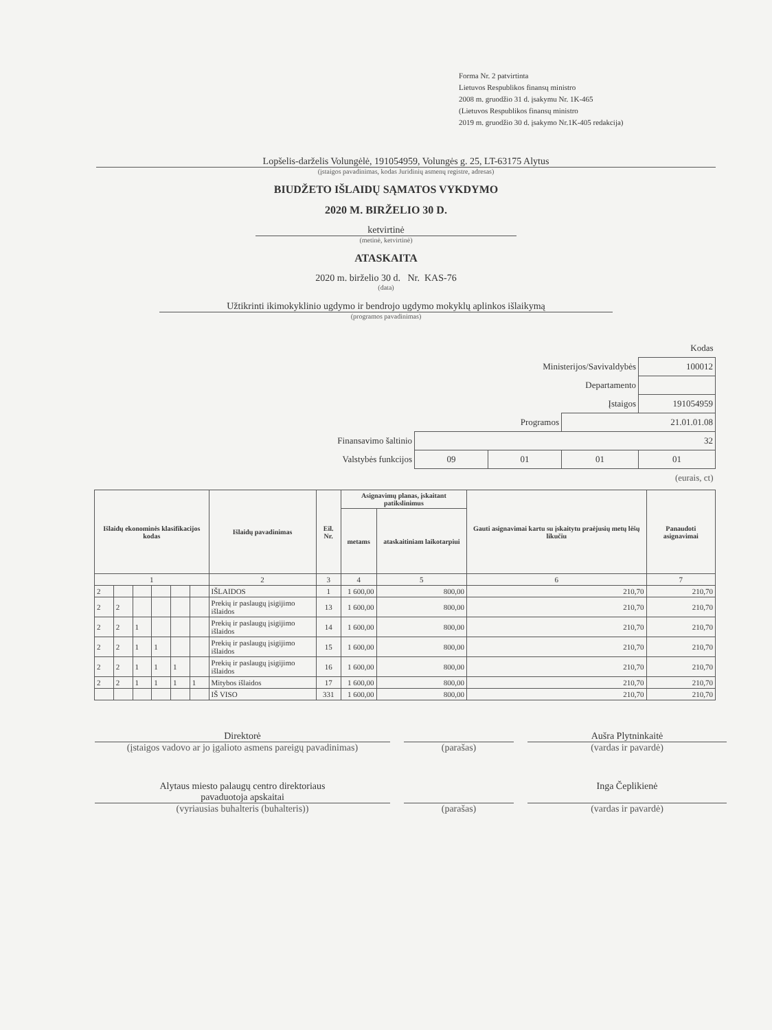Forma Nr. 2 patvirtinta
Lietuvos Respublikos finansų ministro
2008 m. gruodžio 31 d. įsakymu Nr. 1K-465
(Lietuvos Respublikos finansų ministro
2019 m. gruodžio 30 d. įsakymo Nr.1K-405 redakcija)
Lopšelis-darželis Volungėlė, 191054959, Volungės g. 25, LT-63175 Alytus
(įstaigos pavadinimas, kodas Juridinių asmenų registre, adresas)
BIUDŽETO IŠLAIDŲ SĄMATOS VYKDYMO
2020 M. BIRŽELIO 30 D.
ketvirtinė
(metinė, ketvirtinė)
ATASKAITA
2020 m. birželio 30 d. Nr. KAS-76
(data)
Užtikrinti ikimokyklinio ugdymo ir bendrojo ugdymo mokyklų aplinkos išlaikymą
(programos pavadinimas)
| | | | | Kodas |
| Ministerijos/Savivaldybės | | | | 100012 |
| Departamento | | | | |
| Įstaigos | | | | 191054959 |
| Programos | | | 21.01.01.08 | |
| Finansavimo šaltinio | 32 | | | |
| Valstybės funkcijos | 09 | 01 | 01 | 01 |
| (eurais, ct) | | | | |
| Išlaidų ekonominės klasifikacijos kodas | | | | | | Išlaidų pavadinimas | Eil. Nr. | Asignavimų planas, įskaitant patikslinimus | | Gauti asignavimai kartu su įskaitytu praėjusių metų lėšų likučiu | Panaudoti asignavimai |
| --- | --- | --- | --- | --- | --- | --- | --- | --- | --- | --- | --- |
| | | | | | | | | metams | ataskaitiniam laikotarpiui | | |
| 1 | | | | | | 2 | 3 | 4 | 5 | 6 | 7 |
| 2 | | | | | | IŠLAIDOS | 1 | 1 600,00 | 800,00 | 210,70 | 210,70 |
| 2 | 2 | | | | | Prekių ir paslaugų įsigijimo išlaidos | 13 | 1 600,00 | 800,00 | 210,70 | 210,70 |
| 2 | 2 | 1 | | | | Prekių ir paslaugų įsigijimo išlaidos | 14 | 1 600,00 | 800,00 | 210,70 | 210,70 |
| 2 | 2 | 1 | 1 | | | Prekių ir paslaugų įsigijimo išlaidos | 15 | 1 600,00 | 800,00 | 210,70 | 210,70 |
| 2 | 2 | 1 | 1 | 1 | | Prekių ir paslaugų įsigijimo išlaidos | 16 | 1 600,00 | 800,00 | 210,70 | 210,70 |
| 2 | 2 | 1 | 1 | 1 | 1 | Mitybos išlaidos | 17 | 1 600,00 | 800,00 | 210,70 | 210,70 |
| | | | | | | IŠ VISO | 331 | 1 600,00 | 800,00 | 210,70 | 210,70 |
Direktorė
(įstaigos vadovo ar jo įgalioto asmens pareigų pavadinimas)
(parašas)
Aušra Plytninkaitė
(vardas ir pavardė)
Alytaus miesto palaugų centro direktoriaus
pavaduotoja apskaitai
(vyriausias buhalteris (buhalteris))
(parašas)
Inga Čeplikienė
(vardas ir pavardė)